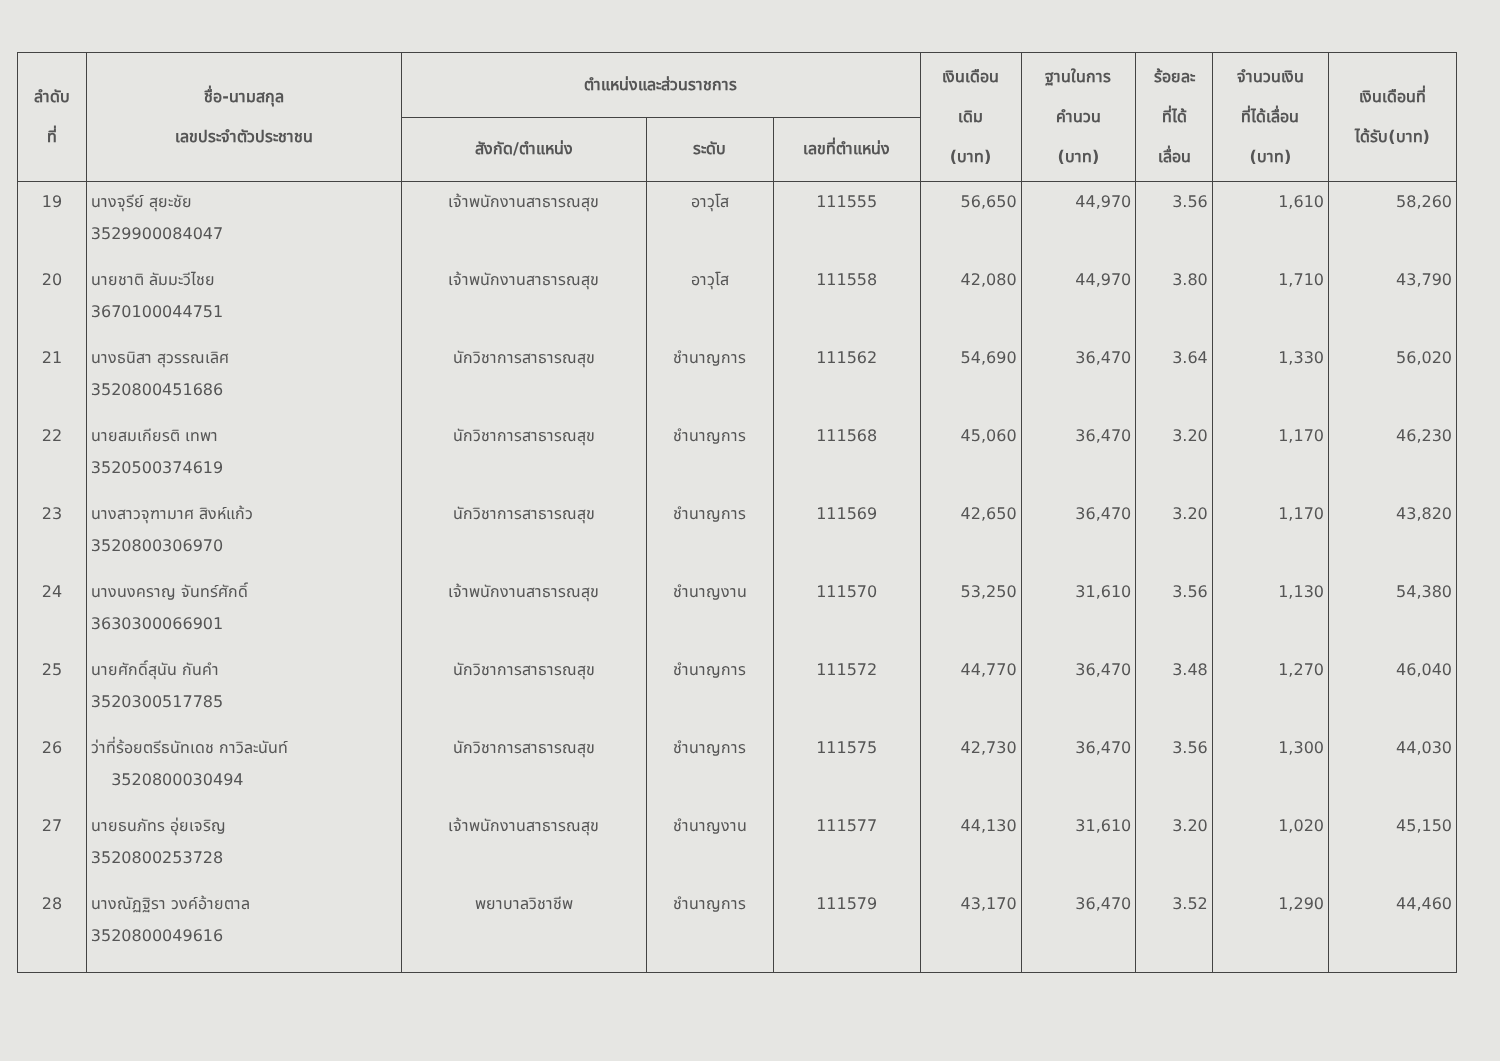| ลำดับ ที่ | ชื่อ-นามสกุล เลขประจำตัวประชาชน | ตำแหน่งและส่วนราชการ | | | เงินเดือน เดิม (บาท) | ฐานในการ คำนวน (บาท) | ร้อยละ ที่ได้ เลื่อน | จำนวนเงิน ที่ได้เลื่อน (บาท) | เงินเดือนที่ ได้รับ(บาท) |
| --- | --- | --- | --- | --- | --- | --- | --- | --- | --- |
| | | สังกัด/ตำแหน่ง | ระดับ | เลขที่ตำแหน่ง | | | | | |
| 19 | นางจุรีย์ สุยะชัย 3529900084047 | เจ้าพนักงานสาธารณสุข | อาวุโส | 111555 | 56,650 | 44,970 | 3.56 | 1,610 | 58,260 |
| 20 | นายชาติ ลัมมะวีไชย 3670100044751 | เจ้าพนักงานสาธารณสุข | อาวุโส | 111558 | 42,080 | 44,970 | 3.80 | 1,710 | 43,790 |
| 21 | นางธนิสา สุวรรณเลิศ 3520800451686 | นักวิชาการสาธารณสุข | ชำนาญการ | 111562 | 54,690 | 36,470 | 3.64 | 1,330 | 56,020 |
| 22 | นายสมเกียรติ เทพา 3520500374619 | นักวิชาการสาธารณสุข | ชำนาญการ | 111568 | 45,060 | 36,470 | 3.20 | 1,170 | 46,230 |
| 23 | นางสาวจุฑามาศ สิงห์แก้ว 3520800306970 | นักวิชาการสาธารณสุข | ชำนาญการ | 111569 | 42,650 | 36,470 | 3.20 | 1,170 | 43,820 |
| 24 | นางนงคราญ จันทร์ศักดิ์ 3630300066901 | เจ้าพนักงานสาธารณสุข | ชำนาญงาน | 111570 | 53,250 | 31,610 | 3.56 | 1,130 | 54,380 |
| 25 | นายศักดิ์สุนัน กันคำ 3520300517785 | นักวิชาการสาธารณสุข | ชำนาญการ | 111572 | 44,770 | 36,470 | 3.48 | 1,270 | 46,040 |
| 26 | ว่าที่ร้อยตรีธนัทเดช กาวิละนันท์ 3520800030494 | นักวิชาการสาธารณสุข | ชำนาญการ | 111575 | 42,730 | 36,470 | 3.56 | 1,300 | 44,030 |
| 27 | นายธนภัทร อุ่ยเจริญ 3520800253728 | เจ้าพนักงานสาธารณสุข | ชำนาญงาน | 111577 | 44,130 | 31,610 | 3.20 | 1,020 | 45,150 |
| 28 | นางณัฏฐิรา วงค์อ้ายตาล 3520800049616 | พยาบาลวิชาชีพ | ชำนาญการ | 111579 | 43,170 | 36,470 | 3.52 | 1,290 | 44,460 |